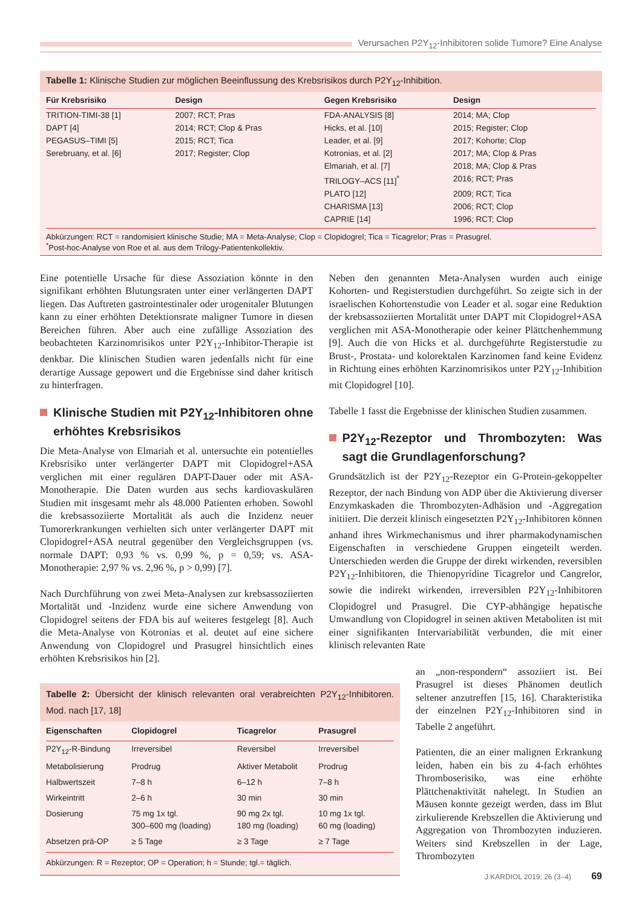Verursachen P2Y<sub>12</sub>-Inhibitoren solide Tumore? Eine Analyse
Tabelle 1: Klinische Studien zur möglichen Beeinflussung des Krebsrisikos durch P2Y<sub>12</sub>-Inhibition.
| Für Krebsrisiko | Design | Gegen Krebsrisiko | Design |
| --- | --- | --- | --- |
| TRITION-TIMI-38 [1] | 2007; RCT; Pras | FDA-ANALYSIS [8] | 2014; MA; Clop |
| DAPT [4] | 2014; RCT; Clop & Pras | Hicks, et al. [10] | 2015; Register; Clop |
| PEGASUS–TIMI [5] | 2015; RCT; Tica | Leader, et al. [9] | 2017; Kohorte; Clop |
| Serebruany, et al. [6] | 2017; Register; Clop | Kotronias, et al. [2] | 2017; MA; Clop & Pras |
| | | Elmariah, et al. [7] | 2018; MA; Clop & Pras |
| | | TRILOGY–ACS [11]<sup>*</sup> | 2016; RCT; Pras |
| | | PLATO [12] | 2009; RCT; Tica |
| | | CHARISMA [13] | 2006; RCT; Clop |
| | | CAPRIE [14] | 1996; RCT; Clop |
Abkürzungen: RCT = randomisiert klinische Studie; MA = Meta-Analyse; Clop = Clopidogrel; Tica = Ticagrelor; Pras = Prasugrel.
<sup>*</sup> Post-hoc-Analyse von Roe et al. aus dem Trilogy-Patientenkollektiv.
Eine potentielle Ursache für diese Assoziation könnte in den signifikant erhöhten Blutungsraten unter einer verlängerten DAPT liegen. Das Auftreten gastrointestinaler oder urogenitaler Blutungen kann zu einer erhöhten Detektionsrate maligner Tumore in diesen Bereichen führen. Aber auch eine zufällige Assoziation des beobachteten Karzinomrisikos unter P2Y<sub>12</sub>-Inhibitor-Therapie ist denkbar. Die klinischen Studien waren jedenfalls nicht für eine derartige Aussage gepowert und die Ergebnisse sind daher kritisch zu hinterfragen.
Klinische Studien mit P2Y<sub>12</sub>-Inhibitoren ohne erhöhtes Krebsrisikos
Die Meta-Analyse von Elmariah et al. untersuchte ein potentielles Krebsrisiko unter verlängerter DAPT mit Clopidogrel+ASA verglichen mit einer regulären DAPT-Dauer oder mit ASA-Monotherapie. Die Daten wurden aus sechs kardiovaskulären Studien mit insgesamt mehr als 48.000 Patienten erhoben. Sowohl die krebsassoziierte Mortalität als auch die Inzidenz neuer Tumorerkrankungen verhielten sich unter verlängerter DAPT mit Clopidogrel+ASA neutral gegenüber den Vergleichsgruppen (vs. normale DAPT: 0,93 % vs. 0,99 %, p = 0,59; vs. ASA-Monotherapie: 2,97 % vs. 2,96 %, p > 0,99) [7].
Nach Durchführung von zwei Meta-Analysen zur krebsassoziierten Mortalität und -Inzidenz wurde eine sichere Anwendung von Clopidogrel seitens der FDA bis auf weiteres festgelegt [8]. Auch die Meta-Analyse von Kotronias et al. deutet auf eine sichere Anwendung von Clopidogrel und Prasugrel hinsichtlich eines erhöhten Krebsrisikos hin [2].
Neben den genannten Meta-Analysen wurden auch einige Kohorten- und Registerstudien durchgeführt. So zeigte sich in der israelischen Kohortenstudie von Leader et al. sogar eine Reduktion der krebsassoziierten Mortalität unter DAPT mit Clopidogrel+ASA verglichen mit ASA-Monotherapie oder keiner Plättchenhemmung [9]. Auch die von Hicks et al. durchgeführte Registerstudie zu Brust-, Prostata- und kolorektalen Karzinomen fand keine Evidenz in Richtung eines erhöhten Karzinomrisikos unter P2Y<sub>12</sub>-Inhibition mit Clopidogrel [10].
Tabelle 1 fasst die Ergebnisse der klinischen Studien zusammen.
P2Y<sub>12</sub>-Rezeptor und Thrombozyten: Was sagt die Grundlagenforschung?
Grundsätzlich ist der P2Y<sub>12</sub>-Rezeptor ein G-Protein-gekoppelter Rezeptor, der nach Bindung von ADP über die Aktivierung diverser Enzymkaskaden die Thrombozyten-Adhäsion und -Aggregation initiiert. Die derzeit klinisch eingesetzten P2Y<sub>12</sub>-Inhibitoren können anhand ihres Wirkmechanismus und ihrer pharmakodynamischen Eigenschaften in verschiedene Gruppen eingeteilt werden. Unterschieden werden die Gruppe der direkt wirkenden, reversiblen P2Y<sub>12</sub>-Inhibitoren, die Thienopyridine Ticagrelor und Cangrelor, sowie die indirekt wirkenden, irreversiblen P2Y<sub>12</sub>-Inhibitoren Clopidogrel und Prasugrel. Die CYP-abhängige hepatische Umwandlung von Clopidogrel in seinen aktiven Metaboliten ist mit einer signifikanten Intervariabilität verbunden, die mit einer klinisch relevanten Rate
Tabelle 2: Übersicht der klinisch relevanten oral verabreichten P2Y<sub>12</sub>-Inhibitoren. Mod. nach [17, 18]
| Eigenschaften | Clopidogrel | Ticagrelor | Prasugrel |
| --- | --- | --- | --- |
| P2Y<sub>12</sub>-R-Bindung | Irreversibel | Reversibel | Irreversibel |
| Metabolisierung | Prodrug | Aktiver Metabolit | Prodrug |
| Halbwertszeit | 7–8 h | 6–12 h | 7–8 h |
| Wirkeintritt | 2–6 h | 30 min | 30 min |
| Dosierung | 75 mg 1x tgl. 300–600 mg (loading) | 90 mg 2x tgl. 180 mg (loading) | 10 mg 1x tgl. 60 mg (loading) |
| Absetzen prä-OP | ≥ 5 Tage | ≥ 3 Tage | ≥ 7 Tage |
Abkürzungen: R = Rezeptor; OP = Operation; h = Stunde; tgl.= täglich.
an „non-respondern“ assoziiert ist. Bei Prasugrel ist dieses Phänomen deutlich seltener anzutreffen [15, 16]. Charakteristika der einzelnen P2Y<sub>12</sub>-Inhibitoren sind in Tabelle 2 angeführt.
Patienten, die an einer malignen Erkrankung leiden, haben ein bis zu 4-fach erhöhtes Thromboserisiko, was eine erhöhte Plättchenaktivität nahelegt. In Studien an Mäusen konnte gezeigt werden, dass im Blut zirkulierende Krebszellen die Aktivierung und Aggregation von Thrombozyten induzieren. Weiters sind Krebszellen in der Lage, Thrombozyten
J KARDIOL 2019; 26 (3–4) 69